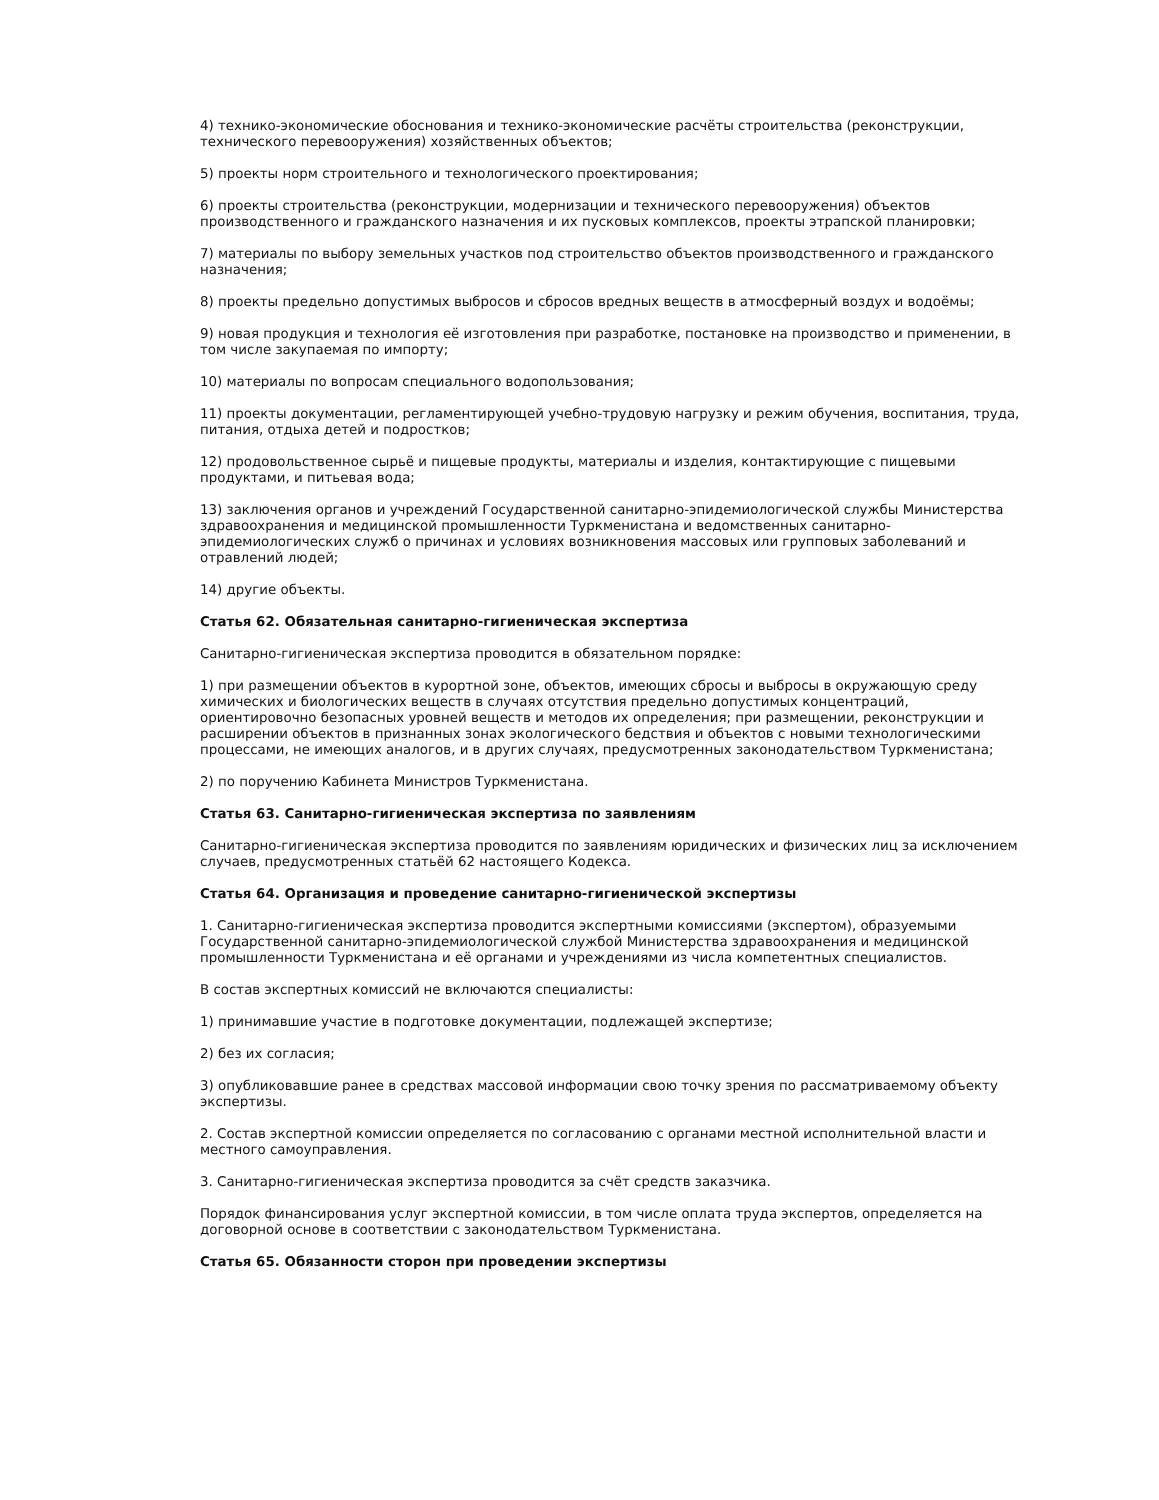4) технико-экономические обоснования и технико-экономические расчёты строительства (реконструкции, технического перевооружения) хозяйственных объектов;
5) проекты норм строительного и технологического проектирования;
6) проекты строительства (реконструкции, модернизации и технического перевооружения) объектов производственного и гражданского назначения и их пусковых комплексов, проекты этрапской планировки;
7) материалы по выбору земельных участков под строительство объектов производственного и гражданского назначения;
8) проекты предельно допустимых выбросов и сбросов вредных веществ в атмосферный воздух и водоёмы;
9) новая продукция и технология её изготовления при разработке, постановке на производство и применении, в том числе закупаемая по импорту;
10) материалы по вопросам специального водопользования;
11) проекты документации, регламентирующей учебно-трудовую нагрузку и режим обучения, воспитания, труда, питания, отдыха детей и подростков;
12) продовольственное сырьё и пищевые продукты, материалы и изделия, контактирующие с пищевыми продуктами, и питьевая вода;
13) заключения органов и учреждений Государственной санитарно-эпидемиологической службы Министерства здравоохранения и медицинской промышленности Туркменистана и ведомственных санитарно-эпидемиологических служб о причинах и условиях возникновения массовых или групповых заболеваний и отравлений людей;
14) другие объекты.
Статья 62. Обязательная санитарно-гигиеническая экспертиза
Санитарно-гигиеническая экспертиза проводится в обязательном порядке:
1) при размещении объектов в курортной зоне, объектов, имеющих сбросы и выбросы в окружающую среду химических и биологических веществ в случаях отсутствия предельно допустимых концентраций, ориентировочно безопасных уровней веществ и методов их определения; при размещении, реконструкции и расширении объектов в признанных зонах экологического бедствия и объектов с новыми технологическими процессами, не имеющих аналогов, и в других случаях, предусмотренных законодательством Туркменистана;
2) по поручению Кабинета Министров Туркменистана.
Статья 63. Санитарно-гигиеническая экспертиза по заявлениям
Санитарно-гигиеническая экспертиза проводится по заявлениям юридических и физических лиц за исключением случаев, предусмотренных статьёй 62 настоящего Кодекса.
Статья 64. Организация и проведение санитарно-гигиенической экспертизы
1. Санитарно-гигиеническая экспертиза проводится экспертными комиссиями (экспертом), образуемыми Государственной санитарно-эпидемиологической службой Министерства здравоохранения и медицинской промышленности Туркменистана и её органами и учреждениями из числа компетентных специалистов.
В состав экспертных комиссий не включаются специалисты:
1) принимавшие участие в подготовке документации, подлежащей экспертизе;
2) без их согласия;
3) опубликовавшие ранее в средствах массовой информации свою точку зрения по рассматриваемому объекту экспертизы.
2. Состав экспертной комиссии определяется по согласованию с органами местной исполнительной власти и местного самоуправления.
3. Санитарно-гигиеническая экспертиза проводится за счёт средств заказчика.
Порядок финансирования услуг экспертной комиссии, в том числе оплата труда экспертов, определяется на договорной основе в соответствии с законодательством Туркменистана.
Статья 65. Обязанности сторон при проведении экспертизы